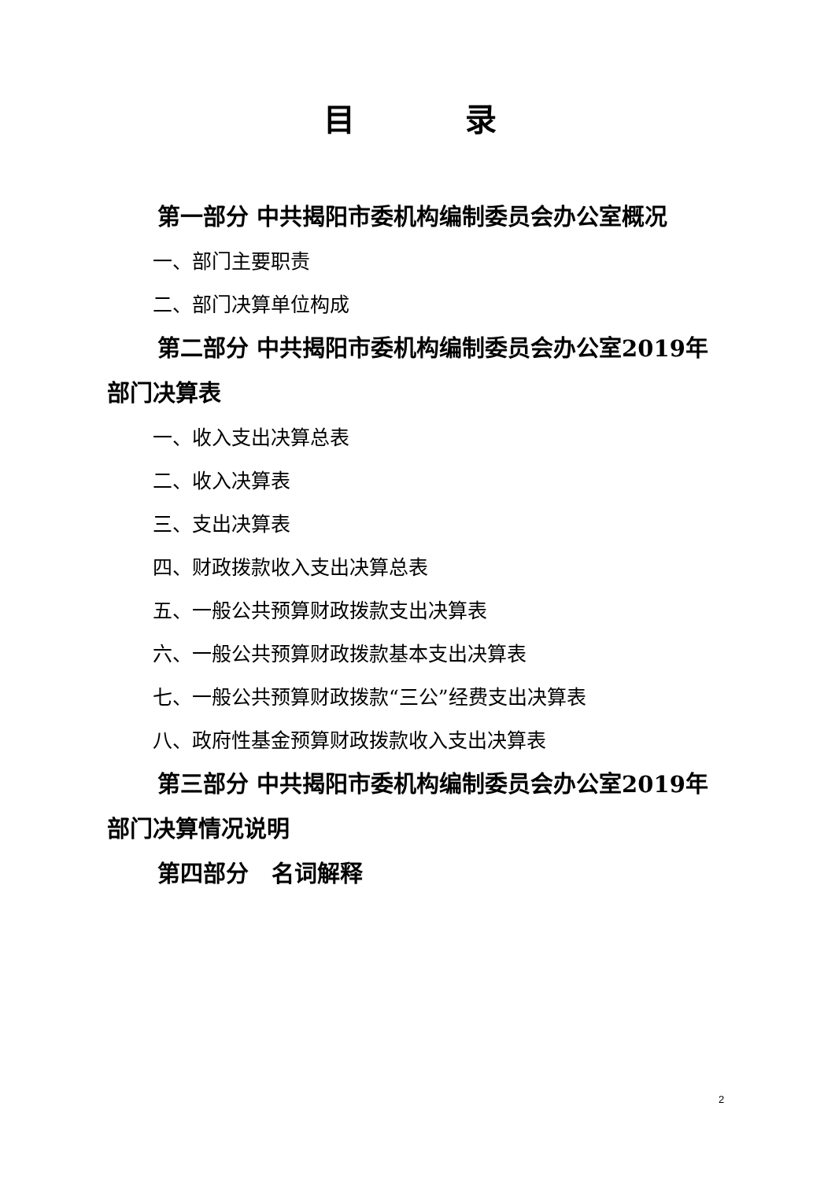目 录
第一部分 中共揭阳市委机构编制委员会办公室概况
一、部门主要职责
二、部门决算单位构成
第二部分 中共揭阳市委机构编制委员会办公室2019年部门决算表
一、收入支出决算总表
二、收入决算表
三、支出决算表
四、财政拨款收入支出决算总表
五、一般公共预算财政拨款支出决算表
六、一般公共预算财政拨款基本支出决算表
七、一般公共预算财政拨款“三公”经费支出决算表
八、政府性基金预算财政拨款收入支出决算表
第三部分 中共揭阳市委机构编制委员会办公室2019年部门决算情况说明
第四部分　名词解释
2